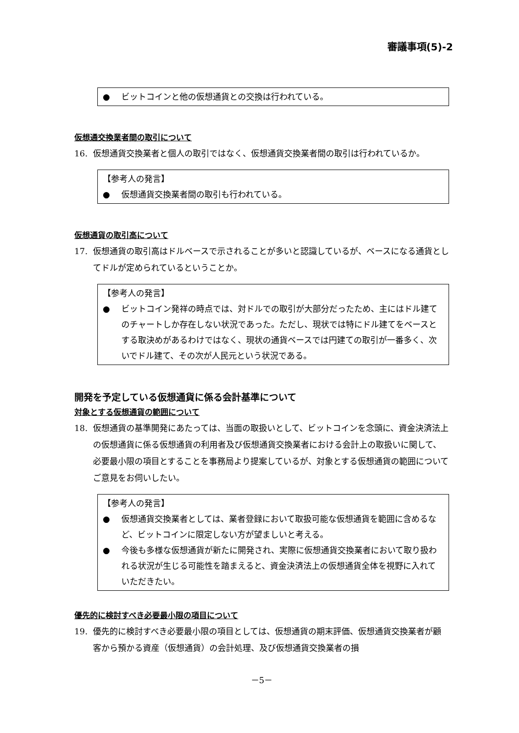審議事項(5)-2
● ビットコインと他の仮想通貨との交換は行われている。
仮想通交換業者間の取引について
16. 仮想通貨交換業者と個人の取引ではなく、仮想通貨交換業者間の取引は行われているか。
【参考人の発言】
● 仮想通貨交換業者間の取引も行われている。
仮想通貨の取引高について
17. 仮想通貨の取引高はドルベースで示されることが多いと認識しているが、ベースになる通貨としてドルが定められているということか。
【参考人の発言】
● ビットコイン発祥の時点では、対ドルでの取引が大部分だったため、主にはドル建てのチャートしか存在しない状況であった。ただし、現状では特にドル建てをベースとする取決めがあるわけではなく、現状の通貨ベースでは円建ての取引が一番多く、次いでドル建て、その次が人民元という状況である。
開発を予定している仮想通貨に係る会計基準について
対象とする仮想通貨の範囲について
18. 仮想通貨の基準開発にあたっては、当面の取扱いとして、ビットコインを念頭に、資金決済法上の仮想通貨に係る仮想通貨の利用者及び仮想通貨交換業者における会計上の取扱いに関して、必要最小限の項目とすることを事務局より提案しているが、対象とする仮想通貨の範囲についてご意見をお伺いしたい。
【参考人の発言】
● 仮想通貨交換業者としては、業者登録において取扱可能な仮想通貨を範囲に含めるなど、ビットコインに限定しない方が望ましいと考える。
● 今後も多様な仮想通貨が新たに開発され、実際に仮想通貨交換業者において取り扱われる状況が生じる可能性を踏まえると、資金決済法上の仮想通貨全体を視野に入れていただきたい。
優先的に検討すべき必要最小限の項目について
19. 優先的に検討すべき必要最小限の項目としては、仮想通貨の期末評価、仮想通貨交換業者が顧客から預かる資産（仮想通貨）の会計処理、及び仮想通貨交換業者の損
－5－